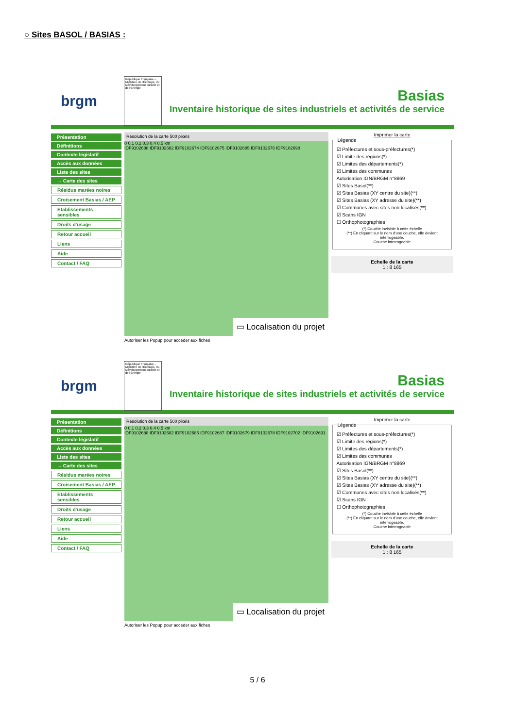○ Sites BASOL / BASIAS :
brgm
République Française – Ministère de l'Écologie, du Développement durable et de l'Énergie
Basias
Inventaire historique de sites industriels et activités de service
Présentation
Définitions
Contexte législatif
Accès aux données
Liste des sites
→ Carte des sites
Résidus marées noires
Croisement Basias / AEP
Etablissements sensibles
Droits d'usage
Retour accueil
Liens
Aide
Contact / FAQ
Résolution de la carte 500 pixels
0 0.1 0.2 0.3 0.4 0.5 km
IDF9102688 IDF9102682 IDF9102674 IDF9102675 IDF9102685 IDF9102676 IDF9102698
▭ Localisation du projet
Autoriser les Popup pour accéder aux fiches
Imprimer la carte
Légende
☑ Préfectures et sous-préfectures(*)
☑ Limite des régions(*)
☑ Limites des départements(*)
☑ Limites des communes
Autorisation IGN/BRGM n°8869
☑ Sites Basol(**)
☑ Sites Basias (XY centre du site)(**)
☑ Sites Basias (XY adresse du site)(**)
☑ Communes avec sites non localisés(**)
☑ Scans IGN
☐ Orthophotographies
(*) Couche invisible à cette échelle
(**) En cliquant sur le nom d'une couche, elle devient interrogeable.
Couche interrogeable
Echelle de la carte
1 : 8 165
brgm
République Française – Ministère de l'Écologie, du Développement durable et de l'Énergie
Basias
Inventaire historique de sites industriels et activités de service
Présentation
Définitions
Contexte législatif
Accès aux données
Liste des sites
→ Carte des sites
Résidus marées noires
Croisement Basias / AEP
Etablissements sensibles
Droits d'usage
Retour accueil
Liens
Aide
Contact / FAQ
Résolution de la carte 500 pixels
0 0.1 0.2 0.3 0.4 0.5 km
IDF9102688 IDF9102682 IDF9102685 IDF9102687 IDF9102679 IDF9102678 IDF9102702 IDF9102691
▭ Localisation du projet
Autoriser les Popup pour accéder aux fiches
Imprimer la carte
Légende
☑ Préfectures et sous-préfectures(*)
☑ Limite des régions(*)
☑ Limites des départements(*)
☑ Limites des communes
Autorisation IGN/BRGM n°8869
☑ Sites Basol(**)
☑ Sites Basias (XY centre du site)(**)
☑ Sites Basias (XY adresse du site)(**)
☑ Communes avec sites non localisés(**)
☑ Scans IGN
☐ Orthophotographies
(*) Couche invisible à cette échelle
(**) En cliquant sur le nom d'une couche, elle devient interrogeable.
Couche interrogeable
Echelle de la carte
1 : 8 165
5 / 6